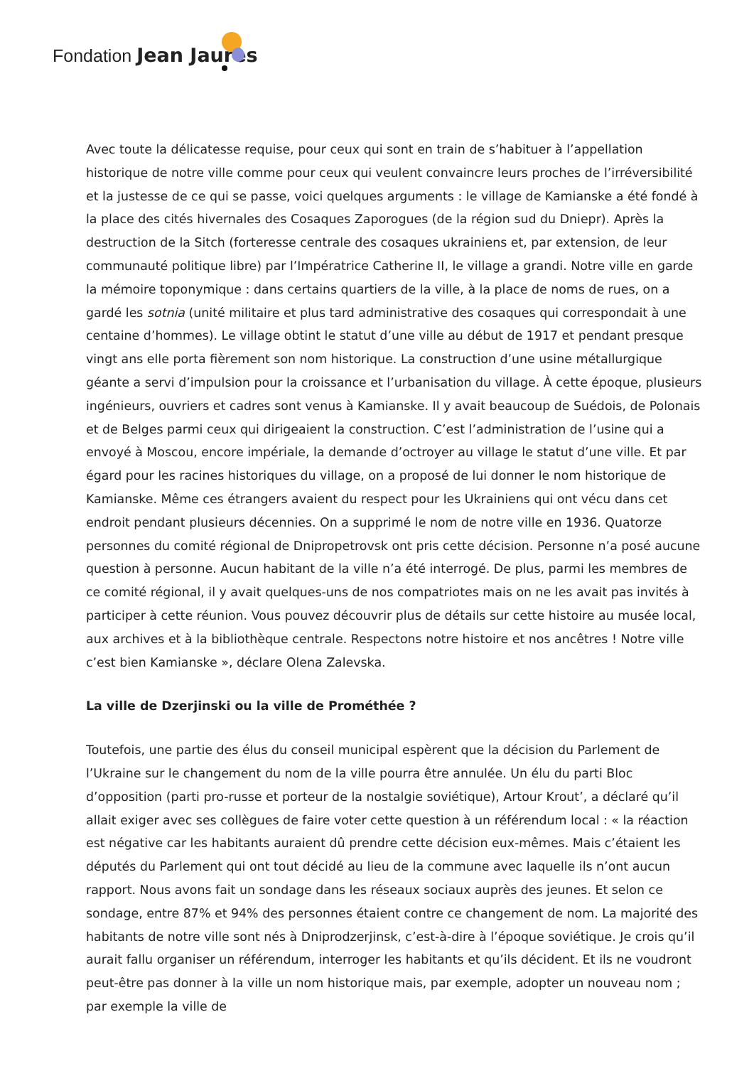Fondation Jean Jaurès
Avec toute la délicatesse requise, pour ceux qui sont en train de s’habituer à l’appellation historique de notre ville comme pour ceux qui veulent convaincre leurs proches de l’irréversibilité et la justesse de ce qui se passe, voici quelques arguments : le village de Kamianske a été fondé à la place des cités hivernales des Cosaques Zaporogues (de la région sud du Dniepr). Après la destruction de la Sitch (forteresse centrale des cosaques ukrainiens et, par extension, de leur communauté politique libre) par l’Impératrice Catherine II, le village a grandi. Notre ville en garde la mémoire toponymique : dans certains quartiers de la ville, à la place de noms de rues, on a gardé les sotnia (unité militaire et plus tard administrative des cosaques qui correspondait à une centaine d’hommes). Le village obtint le statut d’une ville au début de 1917 et pendant presque vingt ans elle porta fièrement son nom historique. La construction d’une usine métallurgique géante a servi d’impulsion pour la croissance et l’urbanisation du village. À cette époque, plusieurs ingénieurs, ouvriers et cadres sont venus à Kamianske. Il y avait beaucoup de Suédois, de Polonais et de Belges parmi ceux qui dirigeaient la construction. C’est l’administration de l’usine qui a envoyé à Moscou, encore impériale, la demande d’octroyer au village le statut d’une ville. Et par égard pour les racines historiques du village, on a proposé de lui donner le nom historique de Kamianske. Même ces étrangers avaient du respect pour les Ukrainiens qui ont vécu dans cet endroit pendant plusieurs décennies. On a supprimé le nom de notre ville en 1936. Quatorze personnes du comité régional de Dnipropetrovsk ont pris cette décision. Personne n’a posé aucune question à personne. Aucun habitant de la ville n’a été interrogé. De plus, parmi les membres de ce comité régional, il y avait quelques-uns de nos compatriotes mais on ne les avait pas invités à participer à cette réunion. Vous pouvez découvrir plus de détails sur cette histoire au musée local, aux archives et à la bibliothèque centrale. Respectons notre histoire et nos ancêtres ! Notre ville c’est bien Kamianske », déclare Olena Zalevska.
La ville de Dzerjinski ou la ville de Prométhée ?
Toutefois, une partie des élus du conseil municipal espèrent que la décision du Parlement de l’Ukraine sur le changement du nom de la ville pourra être annulée. Un élu du parti Bloc d’opposition (parti pro-russe et porteur de la nostalgie soviétique), Artour Krout’, a déclaré qu’il allait exiger avec ses collègues de faire voter cette question à un référendum local : « la réaction est négative car les habitants auraient dû prendre cette décision eux-mêmes. Mais c’étaient les députés du Parlement qui ont tout décidé au lieu de la commune avec laquelle ils n’ont aucun rapport. Nous avons fait un sondage dans les réseaux sociaux auprès des jeunes. Et selon ce sondage, entre 87% et 94% des personnes étaient contre ce changement de nom. La majorité des habitants de notre ville sont nés à Dniprodzerjinsk, c’est-à-dire à l’époque soviétique. Je crois qu’il aurait fallu organiser un référendum, interroger les habitants et qu’ils décident. Et ils ne voudront peut-être pas donner à la ville un nom historique mais, par exemple, adopter un nouveau nom ; par exemple la ville de